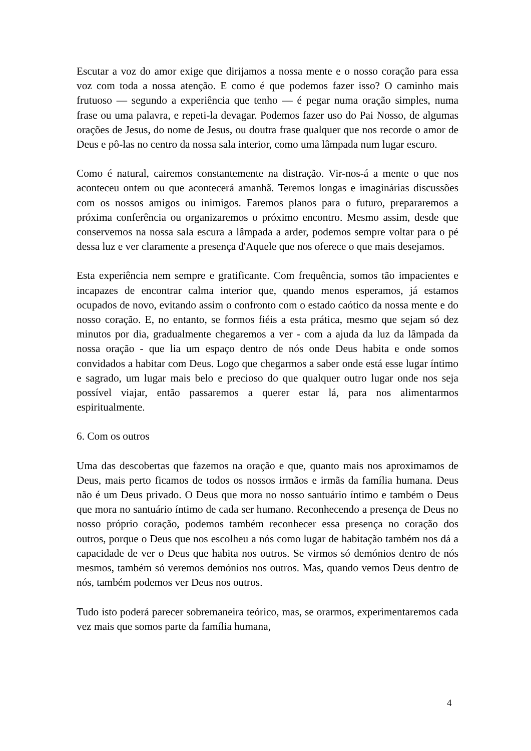Escutar a voz do amor exige que dirijamos a nossa mente e o nosso coração para essa voz com toda a nossa atenção. E como é que podemos fazer isso? O caminho mais frutuoso — segundo a experiência que tenho — é pegar numa oração simples, numa frase ou uma palavra, e repeti-la devagar. Podemos fazer uso do Pai Nosso, de algumas orações de Jesus, do nome de Jesus, ou doutra frase qualquer que nos recorde o amor de Deus e pô-las no centro da nossa sala interior, como uma lâmpada num lugar escuro.
Como é natural, cairemos constantemente na distração. Vir-nos-á a mente o que nos aconteceu ontem ou que acontecerá amanhã. Teremos longas e imaginárias discussões com os nossos amigos ou inimigos. Faremos planos para o futuro, prepararemos a próxima conferência ou organizaremos o próximo encontro. Mesmo assim, desde que conservemos na nossa sala escura a lâmpada a arder, podemos sempre voltar para o pé dessa luz e ver claramente a presença d'Aquele que nos oferece o que mais desejamos.
Esta experiência nem sempre e gratificante. Com frequência, somos tão impacientes e incapazes de encontrar calma interior que, quando menos esperamos, já estamos ocupados de novo, evitando assim o confronto com o estado caótico da nossa mente e do nosso coração. E, no entanto, se formos fiéis a esta prática, mesmo que sejam só dez minutos por dia, gradualmente chegaremos a ver - com a ajuda da luz da lâmpada da nossa oração - que lia um espaço dentro de nós onde Deus habita e onde somos convidados a habitar com Deus. Logo que chegarmos a saber onde está esse lugar íntimo e sagrado, um lugar mais belo e precioso do que qualquer outro lugar onde nos seja possível viajar, então passaremos a querer estar lá, para nos alimentarmos espiritualmente.
6. Com os outros
Uma das descobertas que fazemos na oração e que, quanto mais nos aproximamos de Deus, mais perto ficamos de todos os nossos irmãos e irmãs da família humana. Deus não é um Deus privado. O Deus que mora no nosso santuário íntimo e também o Deus que mora no santuário íntimo de cada ser humano. Reconhecendo a presença de Deus no nosso próprio coração, podemos também reconhecer essa presença no coração dos outros, porque o Deus que nos escolheu a nós como lugar de habitação também nos dá a capacidade de ver o Deus que habita nos outros. Se virmos só demónios dentro de nós mesmos, também só veremos demónios nos outros. Mas, quando vemos Deus dentro de nós, também podemos ver Deus nos outros.
Tudo isto poderá parecer sobremaneira teórico, mas, se orarmos, experimentaremos cada vez mais que somos parte da família humana,
4